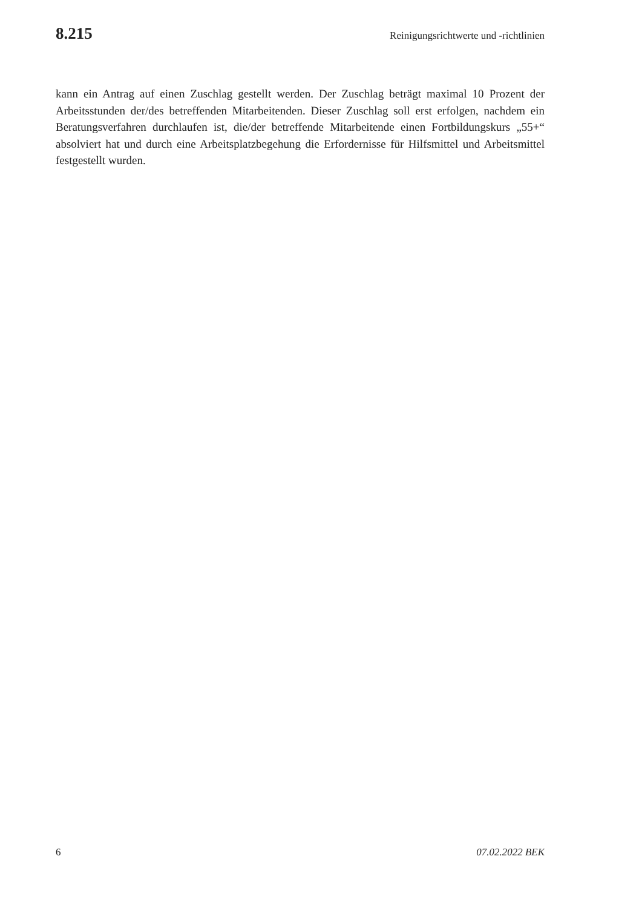8.215 Reinigungsrichtwerte und -richtlinien
kann ein Antrag auf einen Zuschlag gestellt werden. Der Zuschlag beträgt maximal 10 Prozent der Arbeitsstunden der/des betreffenden Mitarbeitenden. Dieser Zuschlag soll erst erfolgen, nachdem ein Beratungsverfahren durchlaufen ist, die/der betreffende Mitarbeitende einen Fortbildungskurs „55+“ absolviert hat und durch eine Arbeitsplatzbegehung die Erfordernisse für Hilfsmittel und Arbeitsmittel festgestellt wurden.
6 07.02.2022 BEK